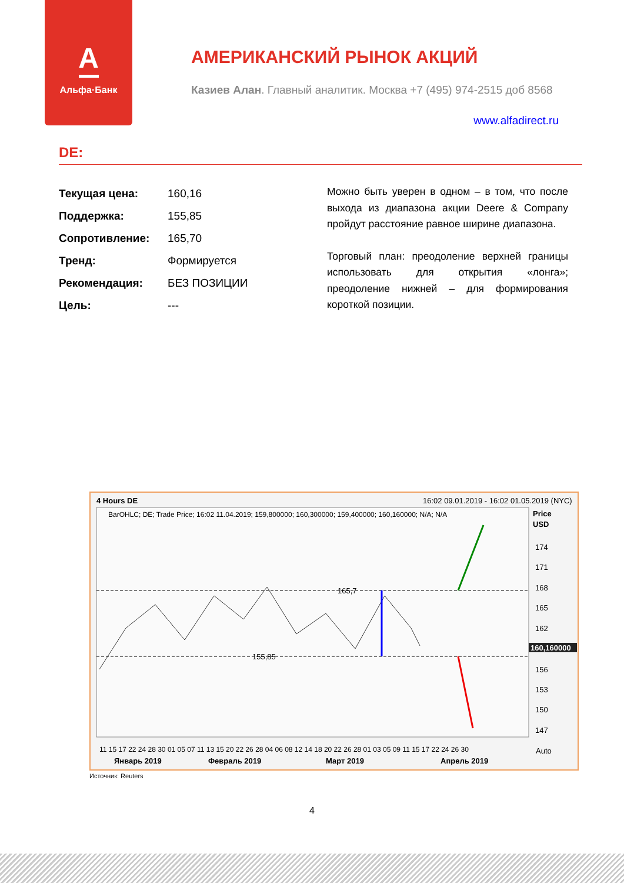А
Альфа·Банк
АМЕРИКАНСКИЙ РЫНОК АКЦИЙ
Казиев Алан. Главный аналитик. Москва +7 (495) 974-2515 доб 8568
www.alfadirect.ru
DE:
| Текущая цена: | 160,16 |
| Поддержка: | 155,85 |
| Сопротивление: | 165,70 |
| Тренд: | Формируется |
| Рекомендация: | БЕЗ ПОЗИЦИИ |
| Цель: | --- |
Можно быть уверен в одном – в том, что после выхода из диапазона акции Deere & Company пройдут расстояние равное ширине диапазона.
Торговый план: преодоление верхней границы использовать для открытия «лонга»; преодоление нижней – для формирования короткой позиции.
4 Hours DE
16:02 09.01.2019 - 16:02 01.05.2019 (NYC)
BarOHLC; DE; Trade Price; 16:02 11.04.2019; 159,800000; 160,300000; 159,400000; 160,160000; N/A; N/A
Price
USD
174
171
168
165
162
160,160000
156
153
150
147
Auto
165,7
155,85
11 15 17 22 24 28 30 01 05 07 11 13 15 20 22 26 28 04 06 08 12 14 18 20 22 26 28 01 03 05 09 11 15 17 22 24 26 30
Январь 2019
Февраль 2019
Март 2019
Апрель 2019
Источник: Reuters
4